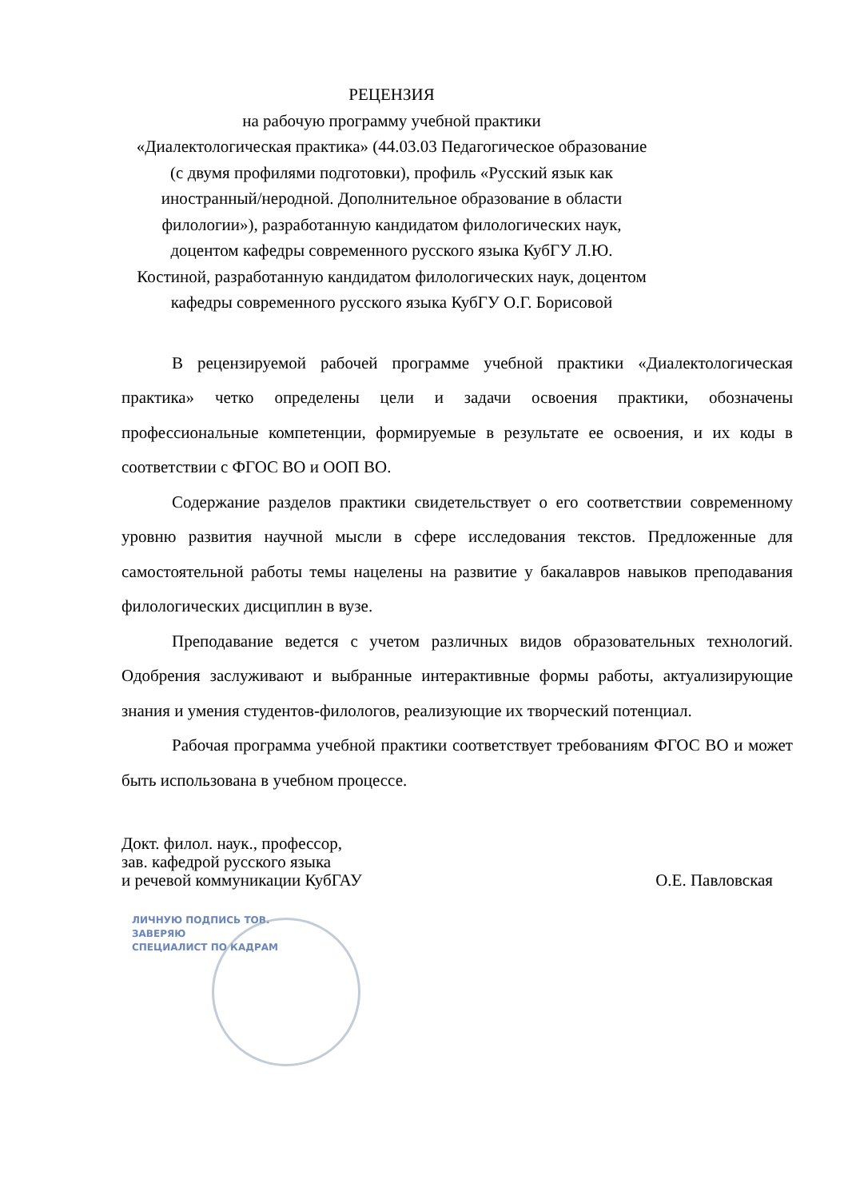РЕЦЕНЗИЯ
на рабочую программу учебной практики
«Диалектологическая практика» (44.03.03 Педагогическое образование (с двумя профилями подготовки), профиль «Русский язык как иностранный/неродной. Дополнительное образование в области филологии»), разработанную кандидатом филологических наук, доцентом кафедры современного русского языка КубГУ Л.Ю. Костиной, разработанную кандидатом филологических наук, доцентом кафедры современного русского языка КубГУ О.Г. Борисовой
В рецензируемой рабочей программе учебной практики «Диалектологическая практика» четко определены цели и задачи освоения практики, обозначены профессиональные компетенции, формируемые в результате ее освоения, и их коды в соответствии с ФГОС ВО и ООП ВО.
Содержание разделов практики свидетельствует о его соответствии современному уровню развития научной мысли в сфере исследования текстов. Предложенные для самостоятельной работы темы нацелены на развитие у бакалавров навыков преподавания филологических дисциплин в вузе.
Преподавание ведется с учетом различных видов образовательных технологий. Одобрения заслуживают и выбранные интерактивные формы работы, актуализирующие знания и умения студентов-филологов, реализующие их творческий потенциал.
Рабочая программа учебной практики соответствует требованиям ФГОС ВО и может быть использована в учебном процессе.
Докт. филол. наук., профессор,
зав. кафедрой русского языка
и речевой коммуникации КубГАУ
О.Е. Павловская
ЛИЧНУЮ ПОДПИСЬ ТОВ.
ЗАВЕРЯЮ
СПЕЦИАЛИСТ ПО КАДРАМ